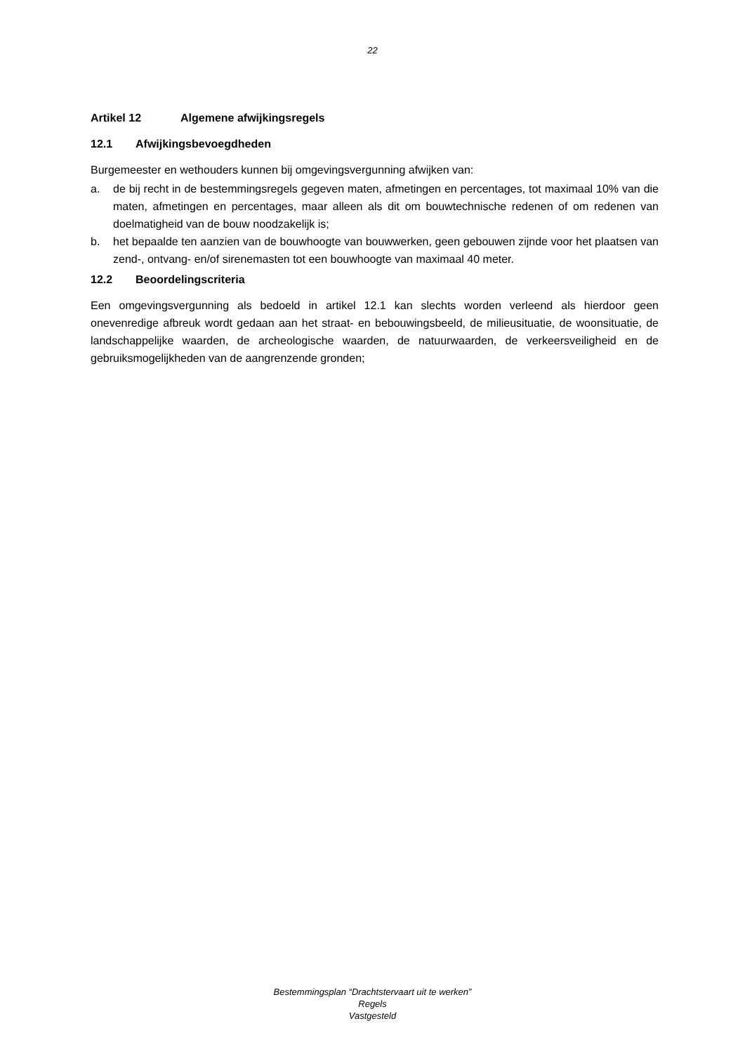22
Artikel 12 Algemene afwijkingsregels
12.1 Afwijkingsbevoegdheden
Burgemeester en wethouders kunnen bij omgevingsvergunning afwijken van:
a. de bij recht in de bestemmingsregels gegeven maten, afmetingen en percentages, tot maximaal 10% van die maten, afmetingen en percentages, maar alleen als dit om bouwtechnische redenen of om redenen van doelmatigheid van de bouw noodzakelijk is;
b. het bepaalde ten aanzien van de bouwhoogte van bouwwerken, geen gebouwen zijnde voor het plaatsen van zend-, ontvang- en/of sirenemasten tot een bouwhoogte van maximaal 40 meter.
12.2 Beoordelingscriteria
Een omgevingsvergunning als bedoeld in artikel 12.1 kan slechts worden verleend als hierdoor geen onevenredige afbreuk wordt gedaan aan het straat- en bebouwingsbeeld, de milieusituatie, de woonsituatie, de landschappelijke waarden, de archeologische waarden, de natuurwaarden, de verkeersveiligheid en de gebruiksmogelijkheden van de aangrenzende gronden;
Bestemmingsplan “Drachtstervaart uit te werken”
Regels
Vastgesteld